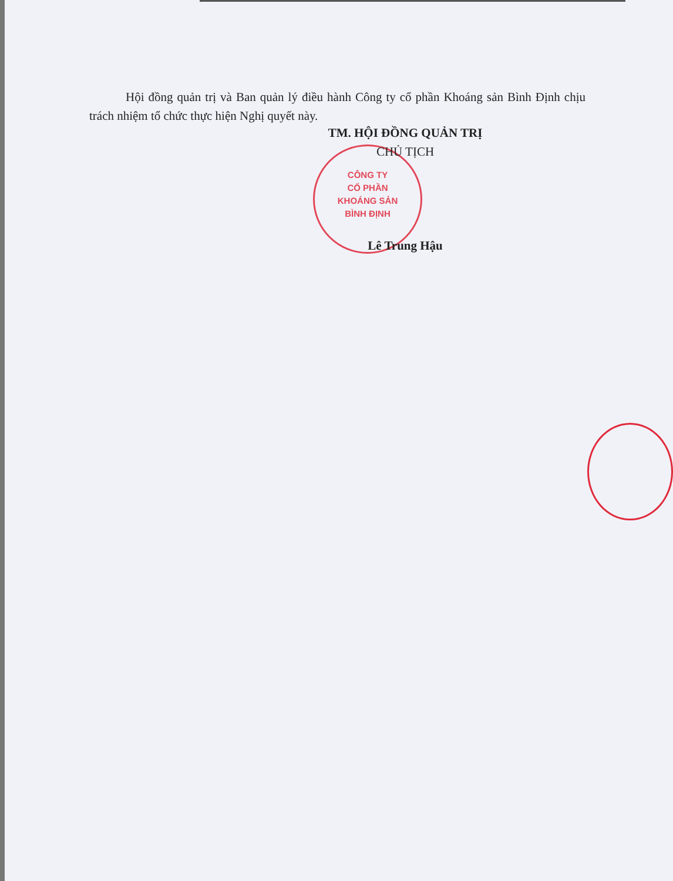Hội đồng quản trị và Ban quản lý điều hành Công ty cổ phần Khoáng sản Bình Định chịu trách nhiệm tổ chức thực hiện Nghị quyết này.
CÔNG TY
CỔ PHẦN
KHOÁNG SẢN
BÌNH ĐỊNH
TM. HỘI ĐỒNG QUẢN TRỊ
CHỦ TỊCH
Lê Trung Hậu